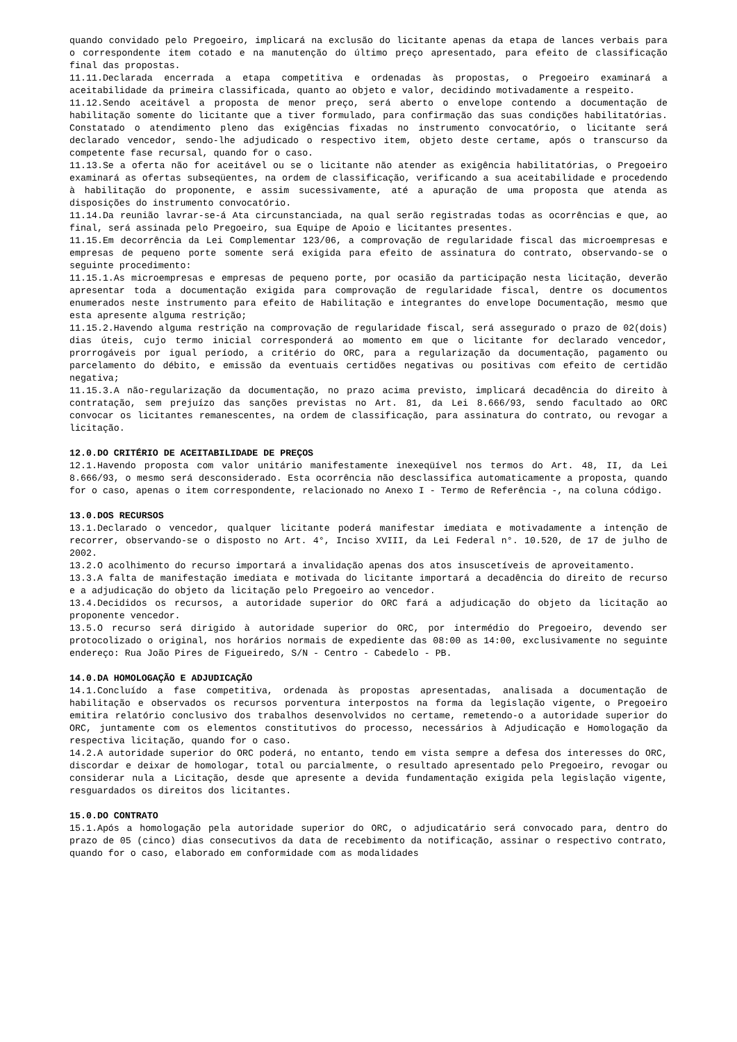quando convidado pelo Pregoeiro, implicará na exclusão do licitante apenas da etapa de lances verbais para o correspondente item cotado e na manutenção do último preço apresentado, para efeito de classificação final das propostas.
11.11.Declarada encerrada a etapa competitiva e ordenadas às propostas, o Pregoeiro examinará a aceitabilidade da primeira classificada, quanto ao objeto e valor, decidindo motivadamente a respeito.
11.12.Sendo aceitável a proposta de menor preço, será aberto o envelope contendo a documentação de habilitação somente do licitante que a tiver formulado, para confirmação das suas condições habilitatórias. Constatado o atendimento pleno das exigências fixadas no instrumento convocatório, o licitante será declarado vencedor, sendo-lhe adjudicado o respectivo item, objeto deste certame, após o transcurso da competente fase recursal, quando for o caso.
11.13.Se a oferta não for aceitável ou se o licitante não atender as exigência habilitatórias, o Pregoeiro examinará as ofertas subseqüentes, na ordem de classificação, verificando a sua aceitabilidade e procedendo à habilitação do proponente, e assim sucessivamente, até a apuração de uma proposta que atenda as disposições do instrumento convocatório.
11.14.Da reunião lavrar-se-á Ata circunstanciada, na qual serão registradas todas as ocorrências e que, ao final, será assinada pelo Pregoeiro, sua Equipe de Apoio e licitantes presentes.
11.15.Em decorrência da Lei Complementar 123/06, a comprovação de regularidade fiscal das microempresas e empresas de pequeno porte somente será exigida para efeito de assinatura do contrato, observando-se o seguinte procedimento:
11.15.1.As microempresas e empresas de pequeno porte, por ocasião da participação nesta licitação, deverão apresentar toda a documentação exigida para comprovação de regularidade fiscal, dentre os documentos enumerados neste instrumento para efeito de Habilitação e integrantes do envelope Documentação, mesmo que esta apresente alguma restrição;
11.15.2.Havendo alguma restrição na comprovação de regularidade fiscal, será assegurado o prazo de 02(dois) dias úteis, cujo termo inicial corresponderá ao momento em que o licitante for declarado vencedor, prorrogáveis por igual período, a critério do ORC, para a regularização da documentação, pagamento ou parcelamento do débito, e emissão da eventuais certidões negativas ou positivas com efeito de certidão negativa;
11.15.3.A não-regularização da documentação, no prazo acima previsto, implicará decadência do direito à contratação, sem prejuízo das sanções previstas no Art. 81, da Lei 8.666/93, sendo facultado ao ORC convocar os licitantes remanescentes, na ordem de classificação, para assinatura do contrato, ou revogar a licitação.
12.0.DO CRITÉRIO DE ACEITABILIDADE DE PREÇOS
12.1.Havendo proposta com valor unitário manifestamente inexeqüível nos termos do Art. 48, II, da Lei 8.666/93, o mesmo será desconsiderado. Esta ocorrência não desclassifica automaticamente a proposta, quando for o caso, apenas o item correspondente, relacionado no Anexo I - Termo de Referência -, na coluna código.
13.0.DOS RECURSOS
13.1.Declarado o vencedor, qualquer licitante poderá manifestar imediata e motivadamente a intenção de recorrer, observando-se o disposto no Art. 4°, Inciso XVIII, da Lei Federal n°. 10.520, de 17 de julho de 2002.
13.2.O acolhimento do recurso importará a invalidação apenas dos atos insuscetíveis de aproveitamento.
13.3.A falta de manifestação imediata e motivada do licitante importará a decadência do direito de recurso e a adjudicação do objeto da licitação pelo Pregoeiro ao vencedor.
13.4.Decididos os recursos, a autoridade superior do ORC fará a adjudicação do objeto da licitação ao proponente vencedor.
13.5.O recurso será dirigido à autoridade superior do ORC, por intermédio do Pregoeiro, devendo ser protocolizado o original, nos horários normais de expediente das 08:00 as 14:00, exclusivamente no seguinte endereço: Rua João Pires de Figueiredo, S/N - Centro - Cabedelo - PB.
14.0.DA HOMOLOGAÇÃO E ADJUDICAÇÃO
14.1.Concluído a fase competitiva, ordenada às propostas apresentadas, analisada a documentação de habilitação e observados os recursos porventura interpostos na forma da legislação vigente, o Pregoeiro emitira relatório conclusivo dos trabalhos desenvolvidos no certame, remetendo-o a autoridade superior do ORC, juntamente com os elementos constitutivos do processo, necessários à Adjudicação e Homologação da respectiva licitação, quando for o caso.
14.2.A autoridade superior do ORC poderá, no entanto, tendo em vista sempre a defesa dos interesses do ORC, discordar e deixar de homologar, total ou parcialmente, o resultado apresentado pelo Pregoeiro, revogar ou considerar nula a Licitação, desde que apresente a devida fundamentação exigida pela legislação vigente, resguardados os direitos dos licitantes.
15.0.DO CONTRATO
15.1.Após a homologação pela autoridade superior do ORC, o adjudicatário será convocado para, dentro do prazo de 05 (cinco) dias consecutivos da data de recebimento da notificação, assinar o respectivo contrato, quando for o caso, elaborado em conformidade com as modalidades